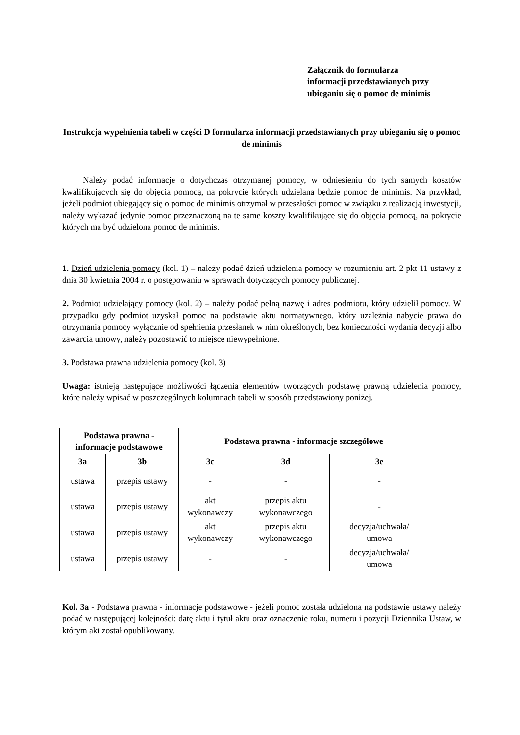Załącznik do formularza
informacji przedstawianych przy
ubieganiu się o pomoc de minimis
Instrukcja wypełnienia tabeli w części D formularza informacji przedstawianych przy ubieganiu się o pomoc de minimis
Należy podać informacje o dotychczas otrzymanej pomocy, w odniesieniu do tych samych kosztów kwalifikujących się do objęcia pomocą, na pokrycie których udzielana będzie pomoc de minimis. Na przykład, jeżeli podmiot ubiegający się o pomoc de minimis otrzymał w przeszłości pomoc w związku z realizacją inwestycji, należy wykazać jedynie pomoc przeznaczoną na te same koszty kwalifikujące się do objęcia pomocą, na pokrycie których ma być udzielona pomoc de minimis.
1. Dzień udzielenia pomocy (kol. 1) – należy podać dzień udzielenia pomocy w rozumieniu art. 2 pkt 11 ustawy z dnia 30 kwietnia 2004 r. o postępowaniu w sprawach dotyczących pomocy publicznej.
2. Podmiot udzielający pomocy (kol. 2) – należy podać pełną nazwę i adres podmiotu, który udzielił pomocy. W przypadku gdy podmiot uzyskał pomoc na podstawie aktu normatywnego, który uzależnia nabycie prawa do otrzymania pomocy wyłącznie od spełnienia przesłanek w nim określonych, bez konieczności wydania decyzji albo zawarcia umowy, należy pozostawić to miejsce niewypełnione.
3. Podstawa prawna udzielenia pomocy (kol. 3)
Uwaga: istnieją następujące możliwości łączenia elementów tworzących podstawę prawną udzielenia pomocy, które należy wpisać w poszczególnych kolumnach tabeli w sposób przedstawiony poniżej.
| Podstawa prawna - informacje podstawowe | | Podstawa prawna - informacje szczegółowe | | |
| --- | --- | --- | --- | --- |
| 3a | 3b | 3c | 3d | 3e |
| ustawa | przepis ustawy | - | - | - |
| ustawa | przepis ustawy | akt wykonawczy | przepis aktu wykonawczego | - |
| ustawa | przepis ustawy | akt wykonawczy | przepis aktu wykonawczego | decyzja/uchwała/ umowa |
| ustawa | przepis ustawy | - | - | decyzja/uchwała/ umowa |
Kol. 3a - Podstawa prawna - informacje podstawowe - jeżeli pomoc została udzielona na podstawie ustawy należy podać w następującej kolejności: datę aktu i tytuł aktu oraz oznaczenie roku, numeru i pozycji Dziennika Ustaw, w którym akt został opublikowany.